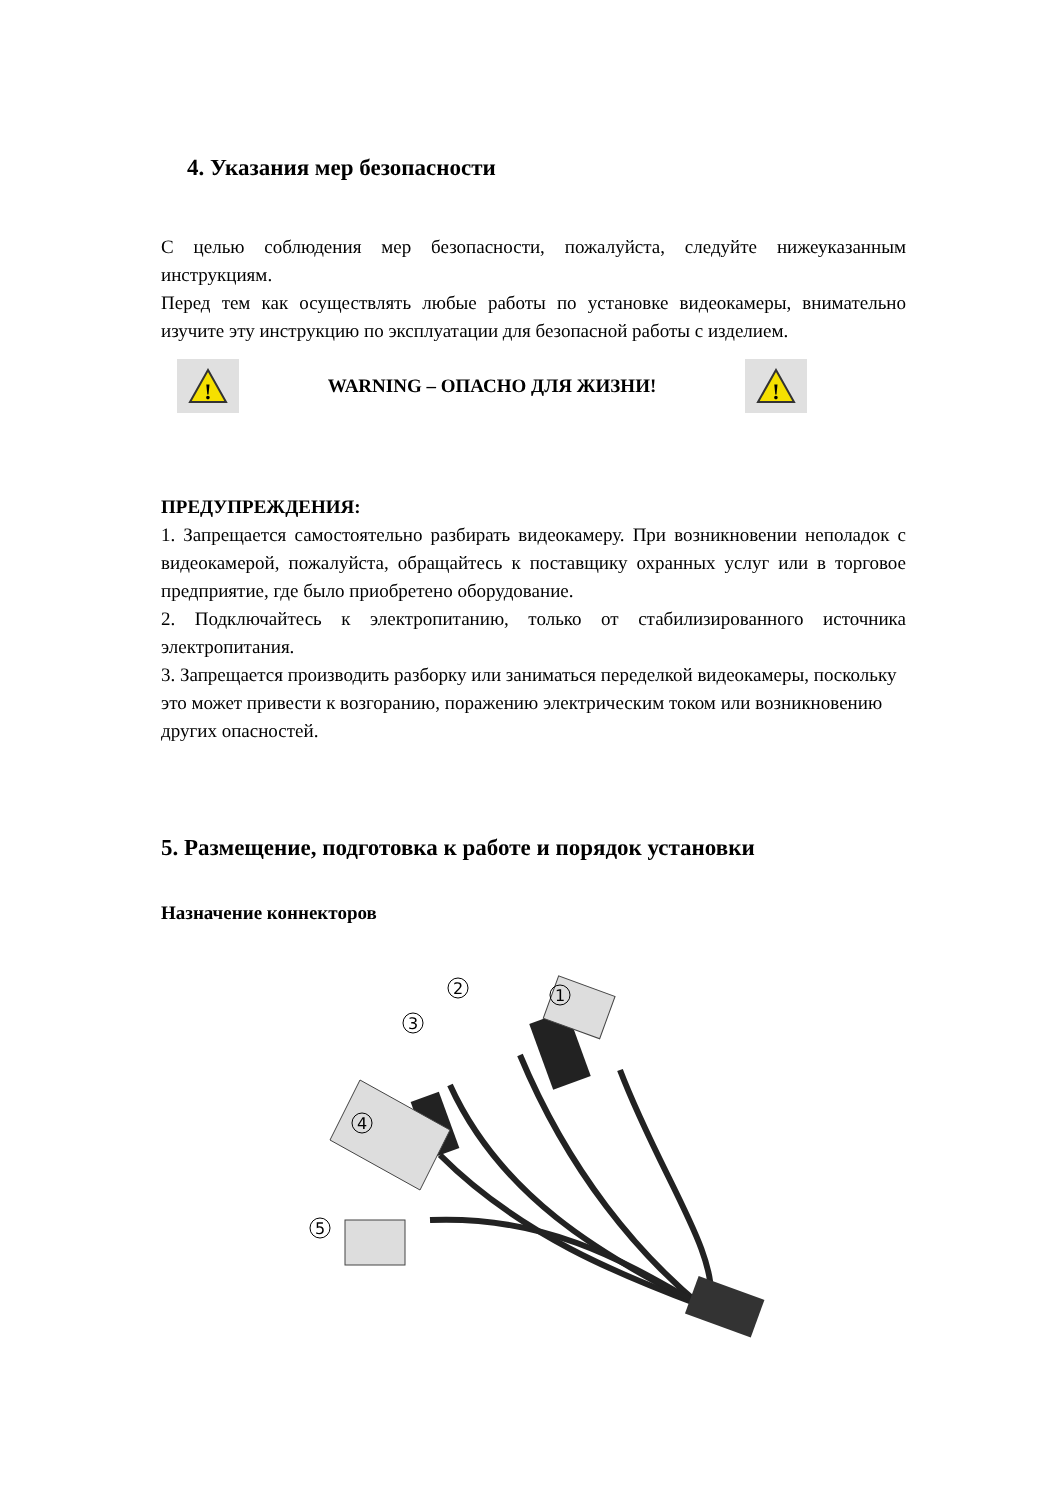4. Указания мер безопасности
С целью соблюдения мер безопасности, пожалуйста, следуйте нижеуказанным инструкциям.
Перед тем как осуществлять любые работы по установке видеокамеры, внимательно изучите эту инструкцию по эксплуатации для безопасной работы с изделием.
!
WARNING – ОПАСНО ДЛЯ ЖИЗНИ!
!
ПРЕДУПРЕЖДЕНИЯ:
1. Запрещается самостоятельно разбирать видеокамеру. При возникновении неполадок с видеокамерой, пожалуйста, обращайтесь к поставщику охранных услуг или в торговое предприятие, где было приобретено оборудование.
2. Подключайтесь к электропитанию, только от стабилизированного источника электропитания.
3. Запрещается производить разборку или заниматься переделкой видеокамеры, поскольку это может привести к возгоранию, поражению электрическим током или возникновению других опасностей.
5. Размещение, подготовка к работе и порядок установки
Назначение коннекторов
1
2
3
4
5